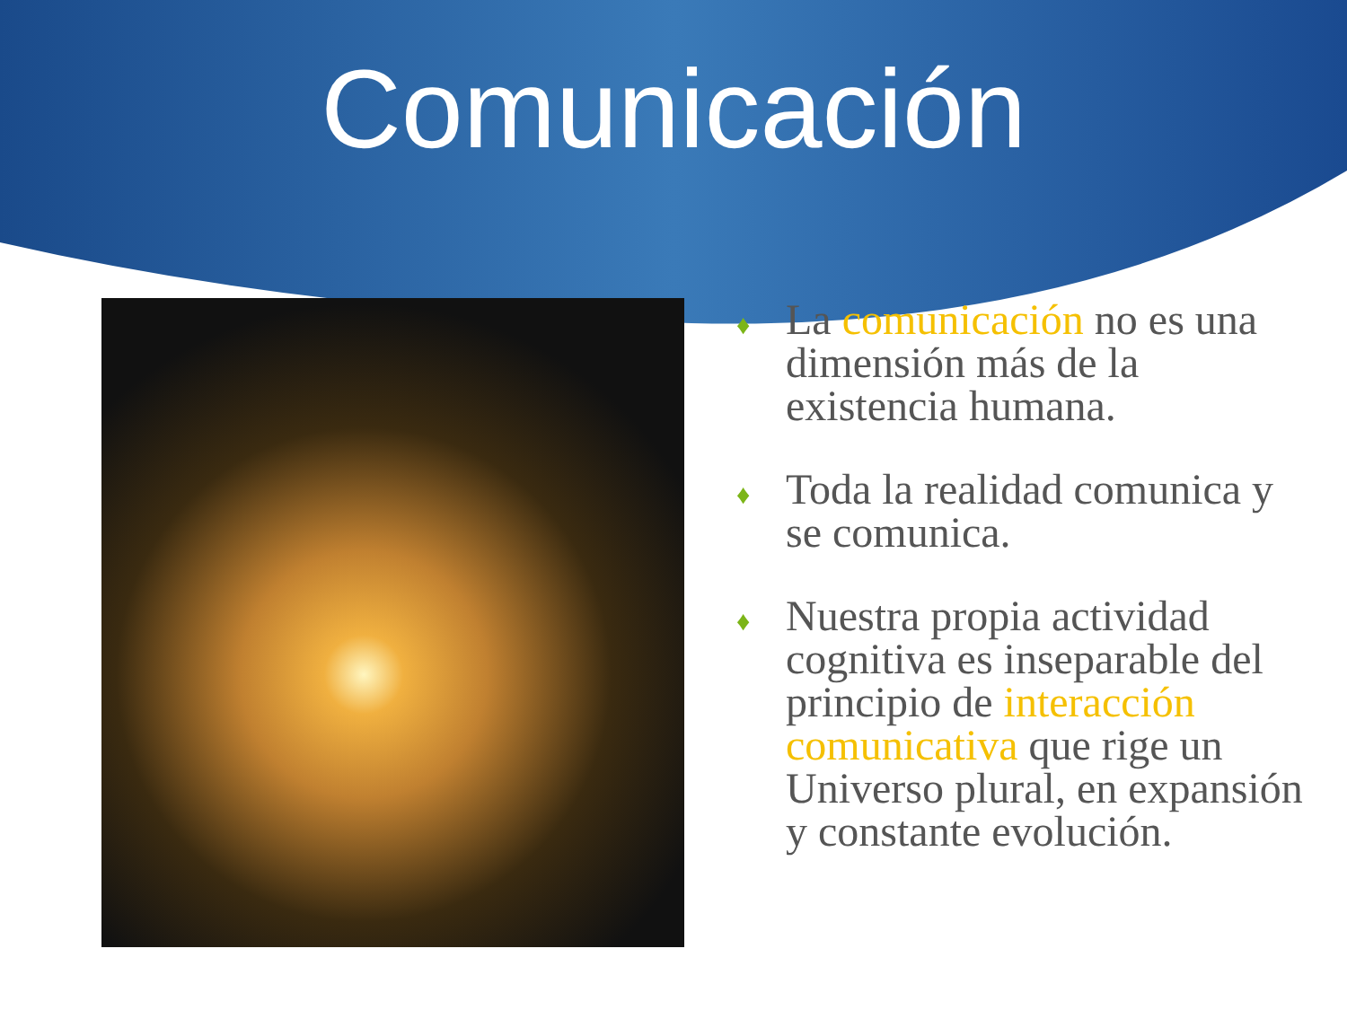Comunicación
♦ La comunicación no es una dimensión más de la existencia humana.
♦ Toda la realidad comunica y se comunica.
♦ Nuestra propia actividad cognitiva es inseparable del principio de interacción comunicativa que rige un Universo plural, en expansión y constante evolución.